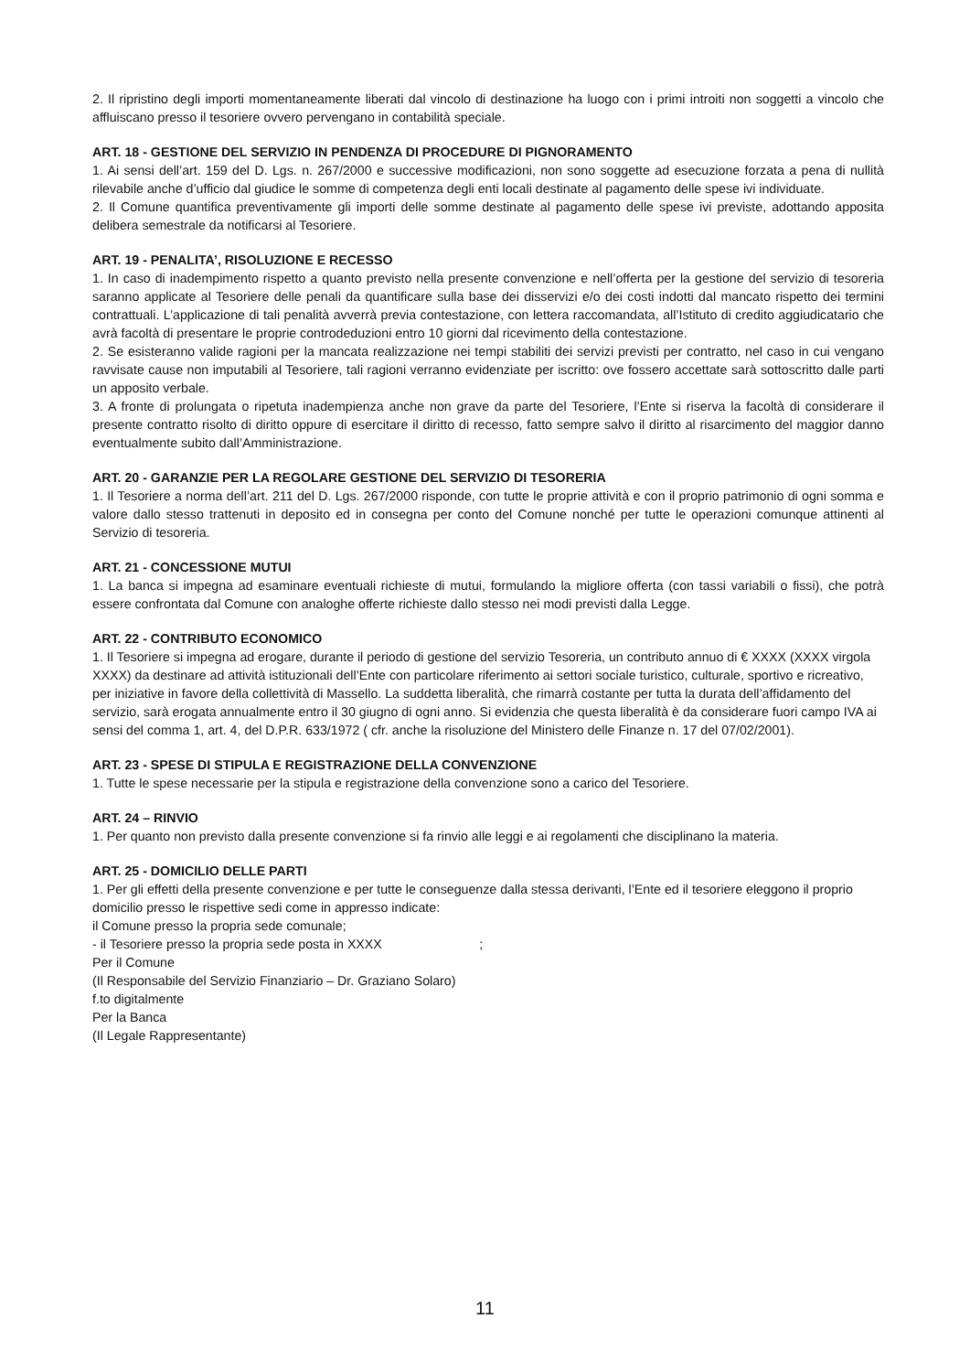2. Il ripristino degli importi momentaneamente liberati dal vincolo di destinazione ha luogo con i primi introiti non soggetti a vincolo che affluiscano presso il tesoriere ovvero pervengano in contabilità speciale.
ART. 18 - GESTIONE DEL SERVIZIO IN PENDENZA DI PROCEDURE DI PIGNORAMENTO
1. Ai sensi dell’art. 159 del D. Lgs. n. 267/2000 e successive modificazioni, non sono soggette ad esecuzione forzata a pena di nullità rilevabile anche d’ufficio dal giudice le somme di competenza degli enti locali destinate al pagamento delle spese ivi individuate.
2. Il Comune quantifica preventivamente gli importi delle somme destinate al pagamento delle spese ivi previste, adottando apposita delibera semestrale da notificarsi al Tesoriere.
ART. 19 - PENALITA’, RISOLUZIONE E RECESSO
1. In caso di inadempimento rispetto a quanto previsto nella presente convenzione e nell’offerta per la gestione del servizio di tesoreria saranno applicate al Tesoriere delle penali da quantificare sulla base dei disservizi e/o dei costi indotti dal mancato rispetto dei termini contrattuali. L’applicazione di tali penalità avverrà previa contestazione, con lettera raccomandata, all’Istituto di credito aggiudicatario che avrà facoltà di presentare le proprie controdeduzioni entro 10 giorni dal ricevimento della contestazione.
2. Se esisteranno valide ragioni per la mancata realizzazione nei tempi stabiliti dei servizi previsti per contratto, nel caso in cui vengano ravvisate cause non imputabili al Tesoriere, tali ragioni verranno evidenziate per iscritto: ove fossero accettate sarà sottoscritto dalle parti un apposito verbale.
3. A fronte di prolungata o ripetuta inadempienza anche non grave da parte del Tesoriere, l’Ente si riserva la facoltà di considerare il presente contratto risolto di diritto oppure di esercitare il diritto di recesso, fatto sempre salvo il diritto al risarcimento del maggior danno eventualmente subito dall’Amministrazione.
ART. 20 - GARANZIE PER LA REGOLARE GESTIONE DEL SERVIZIO DI TESORERIA
1. Il Tesoriere a norma dell’art. 211 del D. Lgs. 267/2000 risponde, con tutte le proprie attività e con il proprio patrimonio di ogni somma e valore dallo stesso trattenuti in deposito ed in consegna per conto del Comune nonché per tutte le operazioni comunque attinenti al Servizio di tesoreria.
ART. 21 - CONCESSIONE MUTUI
1. La banca si impegna ad esaminare eventuali richieste di mutui, formulando la migliore offerta (con tassi variabili o fissi), che potrà essere confrontata dal Comune con analoghe offerte richieste dallo stesso nei modi previsti dalla Legge.
ART. 22 - CONTRIBUTO ECONOMICO
1. Il Tesoriere si impegna ad erogare, durante il periodo di gestione del servizio Tesoreria, un contributo annuo di € XXXX (XXXX virgola XXXX) da destinare ad attività istituzionali dell’Ente con particolare riferimento ai settori sociale turistico, culturale, sportivo e ricreativo, per iniziative in favore della collettività di Massello. La suddetta liberalità, che rimarrà costante per tutta la durata dell’affidamento del servizio, sarà erogata annualmente entro il 30 giugno di ogni anno. Si evidenzia che questa liberalità è da considerare fuori campo IVA ai sensi del comma 1, art. 4, del D.P.R. 633/1972 ( cfr. anche la risoluzione del Ministero delle Finanze n. 17 del 07/02/2001).
ART. 23 - SPESE DI STIPULA E REGISTRAZIONE DELLA CONVENZIONE
1. Tutte le spese necessarie per la stipula e registrazione della convenzione sono a carico del Tesoriere.
ART. 24 – RINVIO
1. Per quanto non previsto dalla presente convenzione si fa rinvio alle leggi e ai regolamenti che disciplinano la materia.
ART. 25 - DOMICILIO DELLE PARTI
1. Per gli effetti della presente convenzione e per tutte le conseguenze dalla stessa derivanti, l’Ente ed il tesoriere eleggono il proprio domicilio presso le rispettive sedi come in appresso indicate:
il Comune presso la propria sede comunale;
- il Tesoriere presso la propria sede posta in XXXX ;
Per il Comune
(Il Responsabile del Servizio Finanziario – Dr. Graziano Solaro)
f.to digitalmente
Per la Banca
(Il Legale Rappresentante)
11